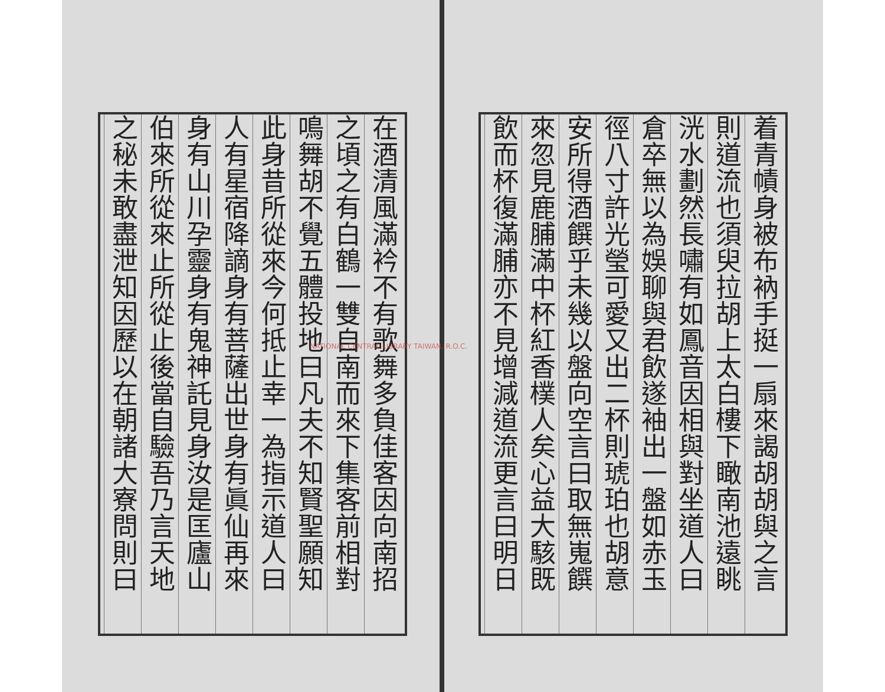着青幘身被布衲手挺一扇來謁胡胡與之言
則道流也須臾拉胡上太白樓下瞰南池遠眺
洸水劃然長嘯有如鳳音因相與對坐道人曰
倉卒無以為娛聊與君飲遂袖出一盤如赤玉
徑八寸許光瑩可愛又出二杯則琥珀也胡意
安所得酒饌乎未幾以盤向空言曰取無嵬饌
來忽見鹿脯滿中杯紅香樸人矣心益大駭既
飲而杯復滿脯亦不見增減道流更言曰明日
在酒清風滿衿不有歌舞多負佳客因向南招
之頃之有白鶴一雙自南而來下集客前相對
鳴舞胡不覺五體投地曰凡夫不知賢聖願知
此身昔所從來今何抵止幸一為指示道人曰
人有星宿降謫身有菩薩出世身有眞仙再來
身有山川孕靈身有鬼神託見身汝是匡廬山
伯來所從來止所從止後當自驗吾乃言天地
之秘未敢盡泄知因歷以在朝諸大寮問則曰
NATIONAL CENTRAL LIBRARY TAIWAN, R.O.C.